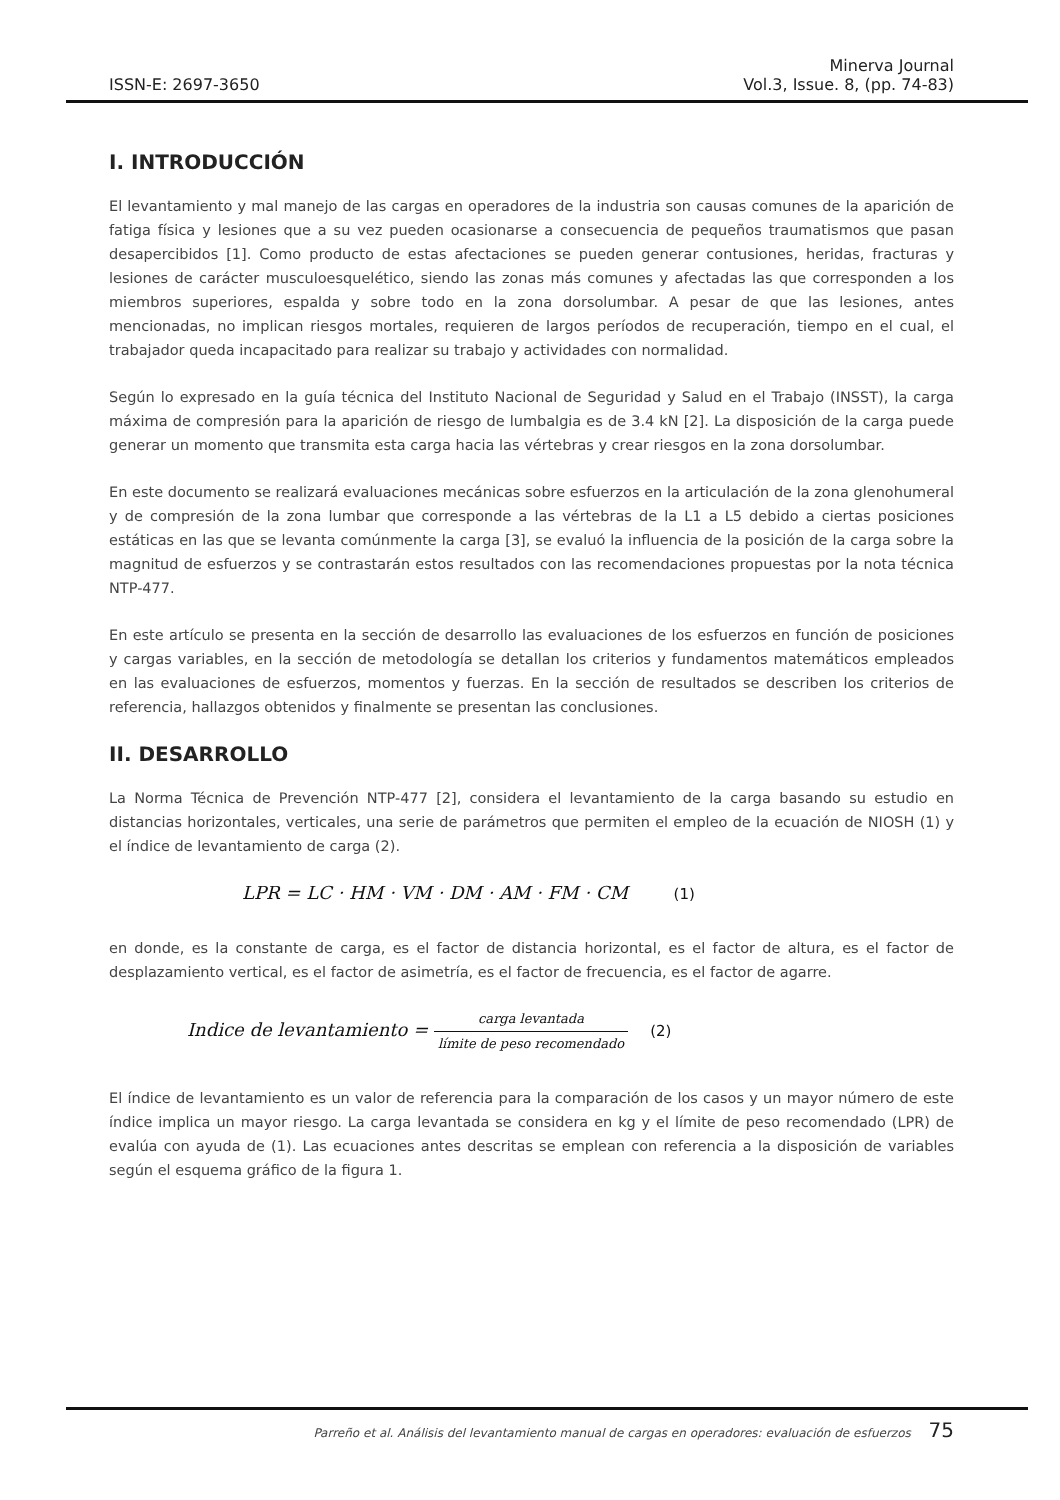ISSN-E: 2697-3650
Minerva Journal
Vol.3, Issue. 8, (pp. 74-83)
I. INTRODUCCIÓN
El levantamiento y mal manejo de las cargas en operadores de la industria son causas comunes de la aparición de fatiga física y lesiones que a su vez pueden ocasionarse a consecuencia de pequeños traumatismos que pasan desapercibidos [1]. Como producto de estas afectaciones se pueden generar contusiones, heridas, fracturas y lesiones de carácter musculoesquelético, siendo las zonas más comunes y afectadas las que corresponden a los miembros superiores, espalda y sobre todo en la zona dorsolumbar. A pesar de que las lesiones, antes mencionadas, no implican riesgos mortales, requieren de largos períodos de recuperación, tiempo en el cual, el trabajador queda incapacitado para realizar su trabajo y actividades con normalidad.
Según lo expresado en la guía técnica del Instituto Nacional de Seguridad y Salud en el Trabajo (INSST), la carga máxima de compresión para la aparición de riesgo de lumbalgia es de 3.4 kN [2]. La disposición de la carga puede generar un momento que transmita esta carga hacia las vértebras y crear riesgos en la zona dorsolumbar.
En este documento se realizará evaluaciones mecánicas sobre esfuerzos en la articulación de la zona glenohumeral y de compresión de la zona lumbar que corresponde a las vértebras de la L1 a L5 debido a ciertas posiciones estáticas en las que se levanta comúnmente la carga [3], se evaluó la influencia de la posición de la carga sobre la magnitud de esfuerzos y se contrastarán estos resultados con las recomendaciones propuestas por la nota técnica NTP-477.
En este artículo se presenta en la sección de desarrollo las evaluaciones de los esfuerzos en función de posiciones y cargas variables, en la sección de metodología se detallan los criterios y fundamentos matemáticos empleados en las evaluaciones de esfuerzos, momentos y fuerzas. En la sección de resultados se describen los criterios de referencia, hallazgos obtenidos y finalmente se presentan las conclusiones.
II. DESARROLLO
La Norma Técnica de Prevención NTP-477 [2], considera el levantamiento de la carga basando su estudio en distancias horizontales, verticales, una serie de parámetros que permiten el empleo de la ecuación de NIOSH (1) y el índice de levantamiento de carga (2).
LPR = LC · HM · VM · DM · AM · FM · CM (1)
en donde, es la constante de carga, es el factor de distancia horizontal, es el factor de altura, es el factor de desplazamiento vertical, es el factor de asimetría, es el factor de frecuencia, es el factor de agarre.
Indice de levantamiento = carga levantada límite de peso recomendado (2)
El índice de levantamiento es un valor de referencia para la comparación de los casos y un mayor número de este índice implica un mayor riesgo. La carga levantada se considera en kg y el límite de peso recomendado (LPR) de evalúa con ayuda de (1). Las ecuaciones antes descritas se emplean con referencia a la disposición de variables según el esquema gráfico de la figura 1.
Parreño et al. Análisis del levantamiento manual de cargas en operadores: evaluación de esfuerzos 75